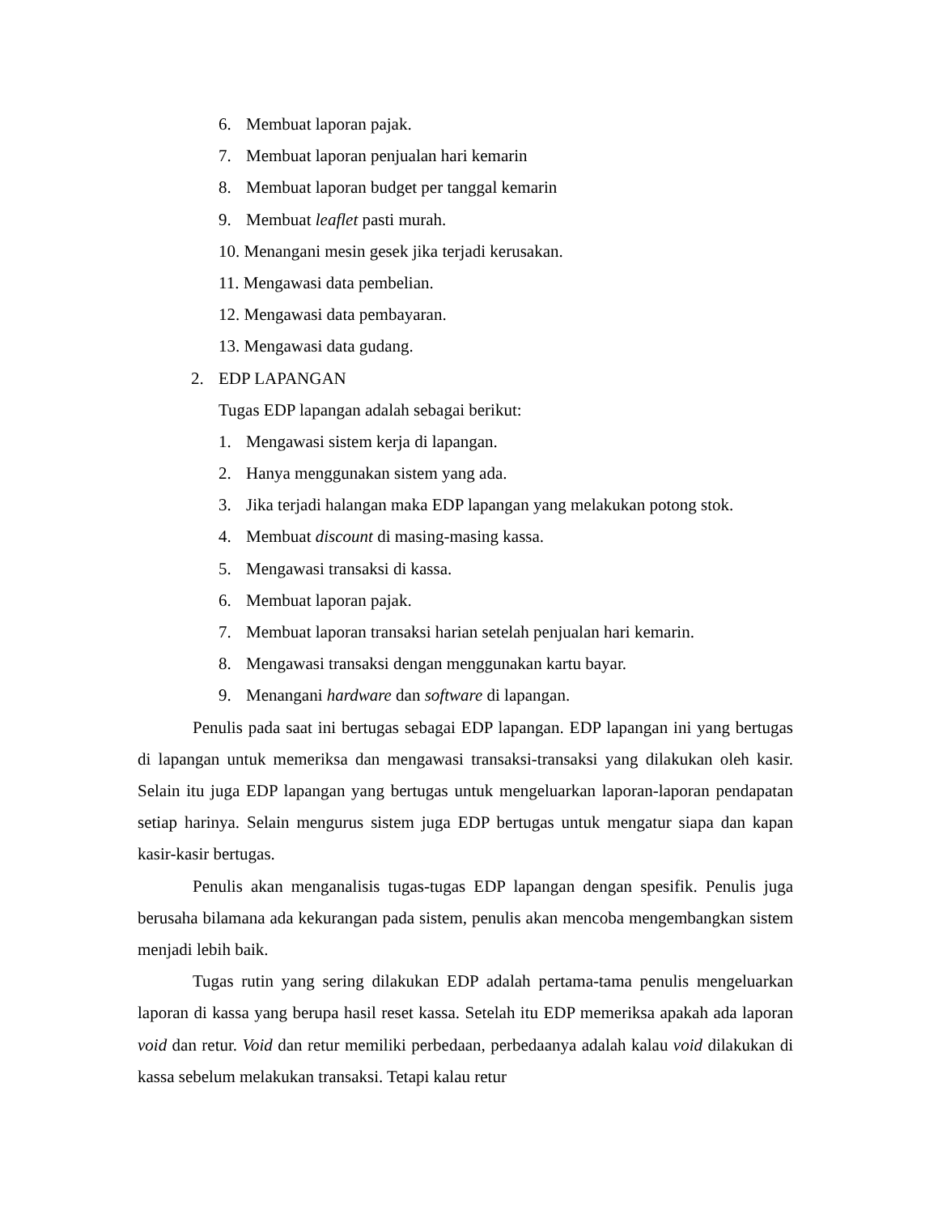6. Membuat laporan pajak.
7. Membuat laporan penjualan hari kemarin
8. Membuat laporan budget per tanggal kemarin
9. Membuat leaflet pasti murah.
10. Menangani mesin gesek jika terjadi kerusakan.
11. Mengawasi data pembelian.
12. Mengawasi data pembayaran.
13. Mengawasi data gudang.
2. EDP LAPANGAN
Tugas EDP lapangan adalah sebagai berikut:
1. Mengawasi sistem kerja di lapangan.
2. Hanya menggunakan sistem yang ada.
3. Jika terjadi halangan maka EDP lapangan yang melakukan potong stok.
4. Membuat discount di masing-masing kassa.
5. Mengawasi transaksi di kassa.
6. Membuat laporan pajak.
7. Membuat laporan transaksi harian setelah penjualan hari kemarin.
8. Mengawasi transaksi dengan menggunakan kartu bayar.
9. Menangani hardware dan software di lapangan.
Penulis pada saat ini bertugas sebagai EDP lapangan. EDP lapangan ini yang bertugas di lapangan untuk memeriksa dan mengawasi transaksi-transaksi yang dilakukan oleh kasir. Selain itu juga EDP lapangan yang bertugas untuk mengeluarkan laporan-laporan pendapatan setiap harinya. Selain mengurus sistem juga EDP bertugas untuk mengatur siapa dan kapan kasir-kasir bertugas.
Penulis akan menganalisis tugas-tugas EDP lapangan dengan spesifik. Penulis juga berusaha bilamana ada kekurangan pada sistem, penulis akan mencoba mengembangkan sistem menjadi lebih baik.
Tugas rutin yang sering dilakukan EDP adalah pertama-tama penulis mengeluarkan laporan di kassa yang berupa hasil reset kassa. Setelah itu EDP memeriksa apakah ada laporan void dan retur. Void dan retur memiliki perbedaan, perbedaanya adalah kalau void dilakukan di kassa sebelum melakukan transaksi. Tetapi kalau retur